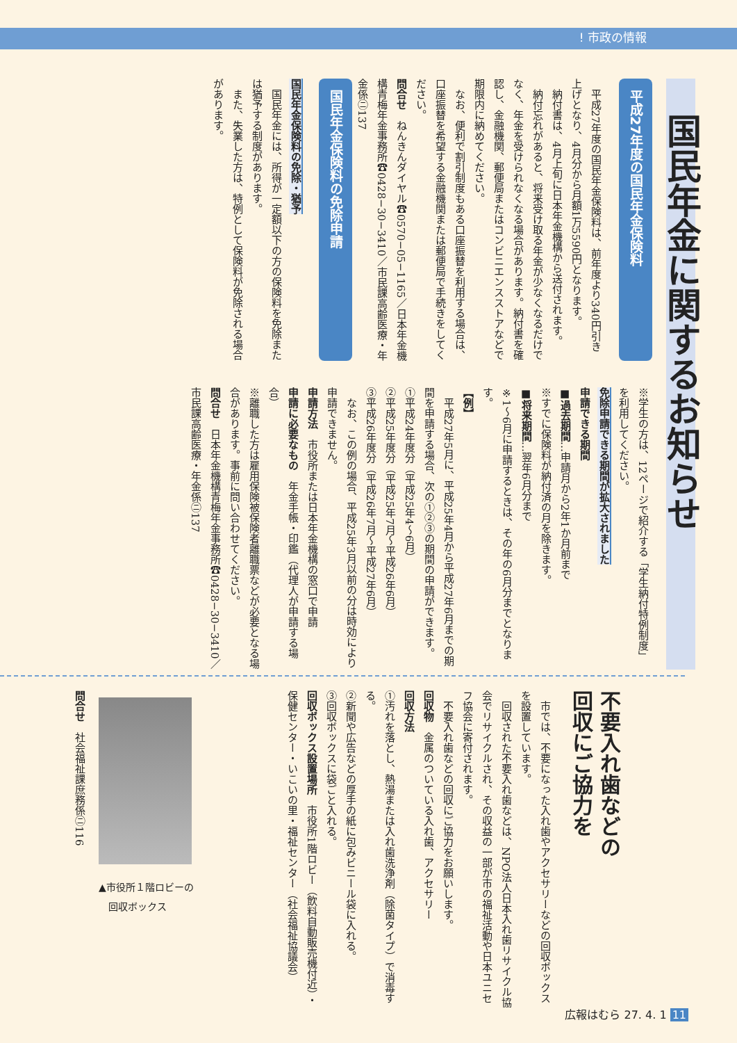! 市政の情報
国民年金に関するお知らせ
平成27年度の国民年金保険料
平成27年度の国民年金保険料は、前年度より340円引き上げとなり、4月分から月額1万5590円となります。
納付書は、4月上旬に日本年金機構から送付されます。
納付忘れがあると、将来受け取る年金が少なくなるだけでなく、年金を受けられなくなる場合があります。納付書を確認し、金融機関、郵便局またはコンビニエンスストアなどで期限内に納めてください。
なお、便利で割引制度もある口座振替を利用する場合は、口座振替を希望する金融機関または郵便局で手続きをしてください。
問合せ　ねんきんダイヤル☎0570−05−1165／日本年金機構青梅年金事務所☎0428−30−3410／市民課高齢医療・年金係㋥137
国民年金保険料の免除申請
国民年金保険料の免除・猶予
国民年金には、所得が一定額以下の方の保険料を免除または猶予する制度があります。
また、失業した方は、特例として保険料が免除される場合があります。
※学生の方は、12ページで紹介する「学生納付特例制度」を利用してください。
免除申請できる期間が拡大されました
申請できる期間
■過去期間…申請月から2年1か月前まで
※すでに保険料が納付済の月を除きます。
■将来期間…翌年6月分まで
※1〜6月に申請するときは、その年の6月分までとなります。
【例】
平成27年5月に、平成25年4月から平成27年6月までの期間を申請する場合、次の①②③の期間の申請ができます。
①平成24年度分（平成25年4〜6月）
②平成25年度分（平成25年7月〜平成26年6月）
③平成26年度分（平成26年7月〜平成27年6月）
なお、この例の場合、平成25年3月以前の分は時効により申請できません。
申請方法　市役所または日本年金機構の窓口で申請
申請に必要なもの　年金手帳・印鑑（代理人が申請する場合）
※離職した方は雇用保険被保険者離職票などが必要となる場合があります。事前に問い合わせてください。
問合せ　日本年金機構青梅年金事務所☎0428−30−3410／市民課高齢医療・年金係㋥137
不要入れ歯などの
回収にご協力を
市では、不要になった入れ歯やアクセサリーなどの回収ボックスを設置しています。
回収された不要入れ歯などは、NPO法人日本入れ歯リサイクル協会でリサイクルされ、その収益の一部が市の福祉活動や日本ユニセフ協会に寄付されます。
不要入れ歯などの回収にご協力をお願いします。
回収物　金属のついている入れ歯、アクセサリー
回収方法
①汚れを落とし、熱湯または入れ歯洗浄剤（除菌タイプ）で消毒する。
②新聞や広告などの厚手の紙に包みビニール袋に入れる。
③回収ボックスに袋ごと入れる。
回収ボックス設置場所　市役所1階ロビー（飲料自動販売機付近）・保健センター・いこいの里・福祉センター（社会福祉協議会）
▲市役所１階ロビーの
　回収ボックス
問合せ　社会福祉課庶務係㋥116
広報はむら 27. 4. 1 11